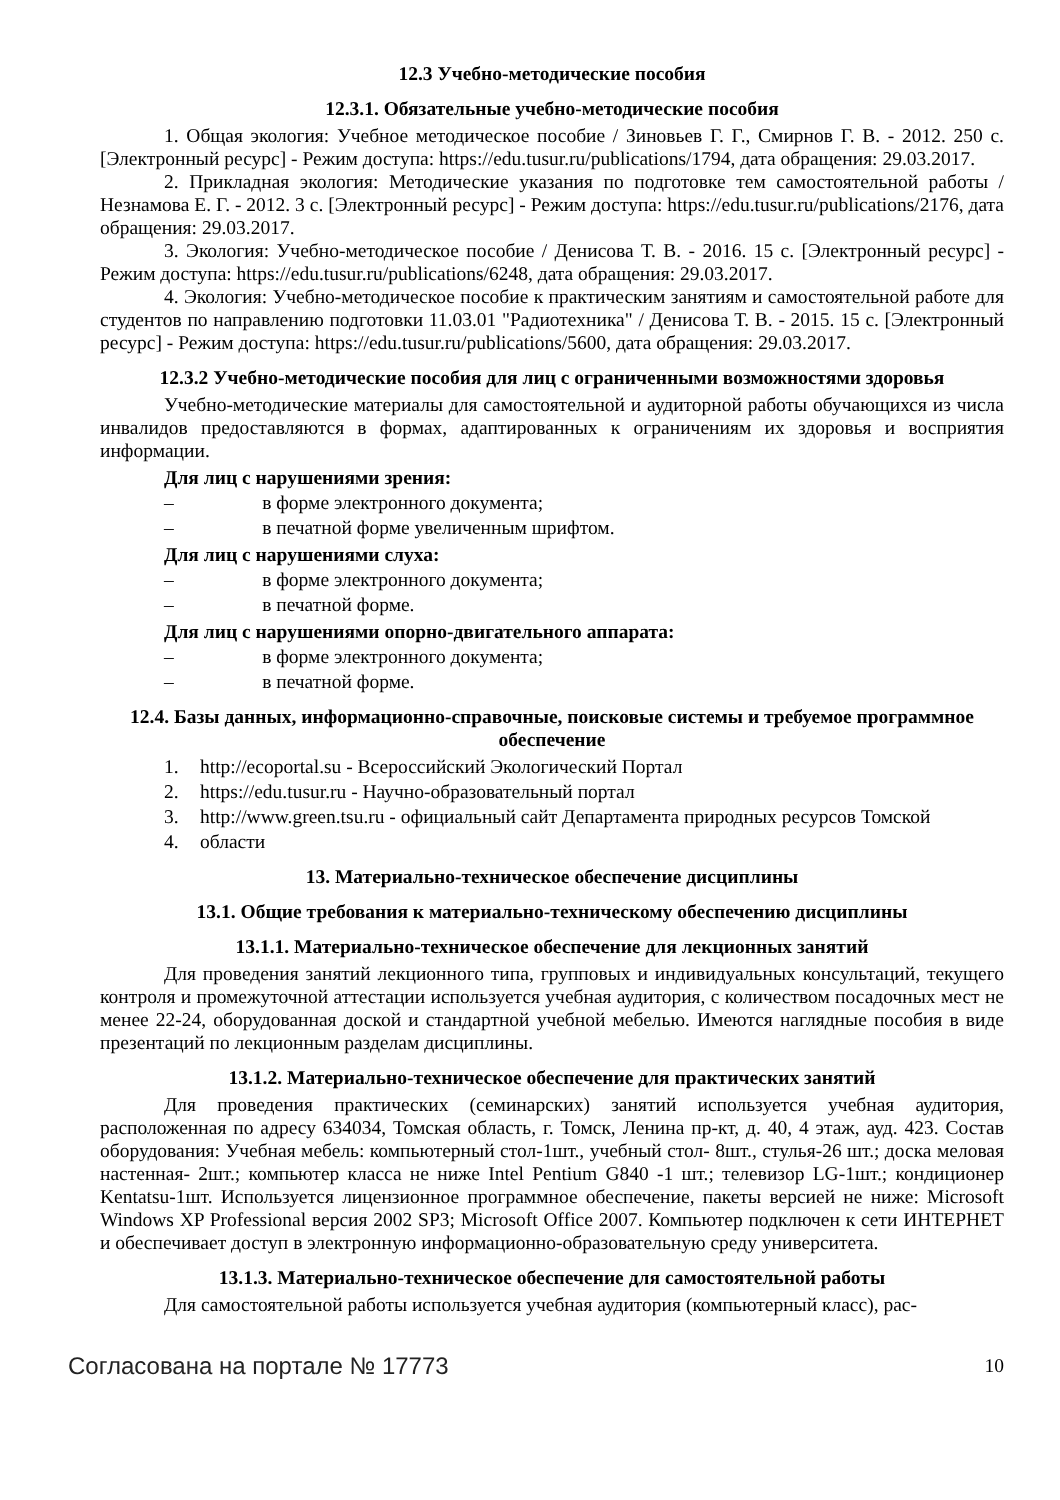12.3 Учебно-методические пособия
12.3.1. Обязательные учебно-методические пособия
1. Общая экология: Учебное методическое пособие / Зиновьев Г. Г., Смирнов Г. В. - 2012. 250 с. [Электронный ресурс] - Режим доступа: https://edu.tusur.ru/publications/1794, дата обращения: 29.03.2017.
2. Прикладная экология: Методические указания по подготовке тем самостоятельной работы / Незнамова Е. Г. - 2012. 3 с. [Электронный ресурс] - Режим доступа: https://edu.tusur.ru/publications/2176, дата обращения: 29.03.2017.
3. Экология: Учебно-методическое пособие / Денисова Т. В. - 2016. 15 с. [Электронный ресурс] - Режим доступа: https://edu.tusur.ru/publications/6248, дата обращения: 29.03.2017.
4. Экология: Учебно-методическое пособие к практическим занятиям и самостоятельной работе для студентов по направлению подготовки 11.03.01 "Радиотехника" / Денисова Т. В. - 2015. 15 с. [Электронный ресурс] - Режим доступа: https://edu.tusur.ru/publications/5600, дата обращения: 29.03.2017.
12.3.2 Учебно-методические пособия для лиц с ограниченными возможностями здоровья
Учебно-методические материалы для самостоятельной и аудиторной работы обучающихся из числа инвалидов предоставляются в формах, адаптированных к ограничениям их здоровья и восприятия информации.
Для лиц с нарушениями зрения:
– в форме электронного документа;
– в печатной форме увеличенным шрифтом.
Для лиц с нарушениями слуха:
– в форме электронного документа;
– в печатной форме.
Для лиц с нарушениями опорно-двигательного аппарата:
– в форме электронного документа;
– в печатной форме.
12.4. Базы данных, информационно-справочные, поисковые системы и требуемое программное обеспечение
1. http://ecoportal.su - Всероссийский Экологический Портал
2. https://edu.tusur.ru - Научно-образовательный портал
3. http://www.green.tsu.ru - официальный сайт Департамента природных ресурсов Томской
4. области
13. Материально-техническое обеспечение дисциплины
13.1. Общие требования к материально-техническому обеспечению дисциплины
13.1.1. Материально-техническое обеспечение для лекционных занятий
Для проведения занятий лекционного типа, групповых и индивидуальных консультаций, текущего контроля и промежуточной аттестации используется учебная аудитория, с количеством посадочных мест не менее 22-24, оборудованная доской и стандартной учебной мебелью. Имеются наглядные пособия в виде презентаций по лекционным разделам дисциплины.
13.1.2. Материально-техническое обеспечение для практических занятий
Для проведения практических (семинарских) занятий используется учебная аудитория, расположенная по адресу 634034, Томская область, г. Томск, Ленина пр-кт, д. 40, 4 этаж, ауд. 423. Состав оборудования: Учебная мебель: компьютерный стол-1шт., учебный стол- 8шт., стулья-26 шт.; доска меловая настенная- 2шт.; компьютер класса не ниже Intel Pentium G840 -1 шт.; телевизор LG-1шт.; кондиционер Kentatsu-1шт. Используется лицензионное программное обеспечение, пакеты версией не ниже: Microsoft Windows XP Professional версия 2002 SP3; Microsoft Office 2007. Компьютер подключен к сети ИНТЕРНЕТ и обеспечивает доступ в электронную информационно-образовательную среду университета.
13.1.3. Материально-техническое обеспечение для самостоятельной работы
Для самостоятельной работы используется учебная аудитория (компьютерный класс), рас-
Согласована на портале № 17773 10